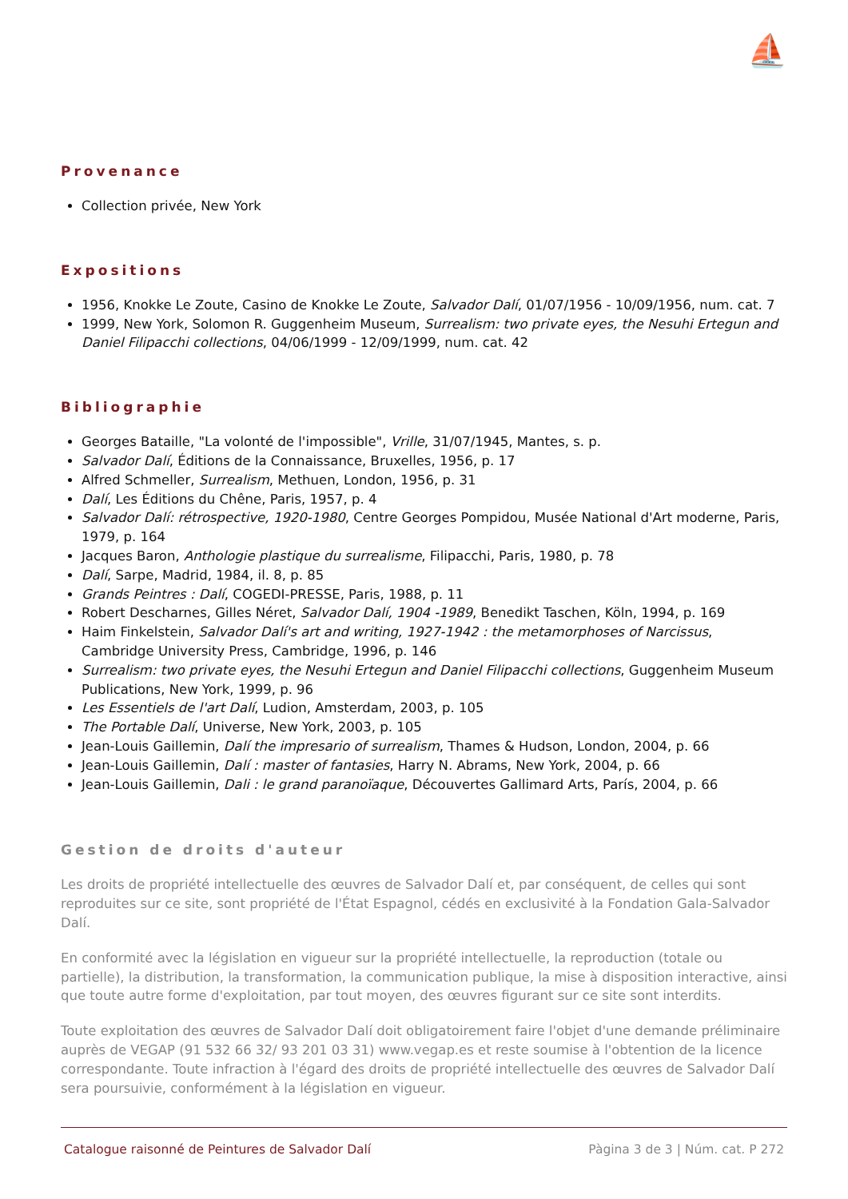⛵
Provenance
Collection privée, New York
Expositions
1956, Knokke Le Zoute, Casino de Knokke Le Zoute, Salvador Dalí, 01/07/1956 - 10/09/1956, num. cat. 7
1999, New York, Solomon R. Guggenheim Museum, Surrealism: two private eyes, the Nesuhi Ertegun and Daniel Filipacchi collections, 04/06/1999 - 12/09/1999, num. cat. 42
Bibliographie
Georges Bataille, "La volonté de l'impossible", Vrille, 31/07/1945, Mantes, s. p.
Salvador Dalí, Éditions de la Connaissance, Bruxelles, 1956, p. 17
Alfred Schmeller, Surrealism, Methuen, London, 1956, p. 31
Dalí, Les Éditions du Chêne, Paris, 1957, p. 4
Salvador Dalí: rétrospective, 1920-1980, Centre Georges Pompidou, Musée National d'Art moderne, Paris, 1979, p. 164
Jacques Baron, Anthologie plastique du surrealisme, Filipacchi, Paris, 1980, p. 78
Dalí, Sarpe, Madrid, 1984, il. 8, p. 85
Grands Peintres : Dalí, COGEDI-PRESSE, Paris, 1988, p. 11
Robert Descharnes, Gilles Néret, Salvador Dalí, 1904 -1989, Benedikt Taschen, Köln, 1994, p. 169
Haim Finkelstein, Salvador Dalí's art and writing, 1927-1942 : the metamorphoses of Narcissus, Cambridge University Press, Cambridge, 1996, p. 146
Surrealism: two private eyes, the Nesuhi Ertegun and Daniel Filipacchi collections, Guggenheim Museum Publications, New York, 1999, p. 96
Les Essentiels de l'art Dalí, Ludion, Amsterdam, 2003, p. 105
The Portable Dalí, Universe, New York, 2003, p. 105
Jean-Louis Gaillemin, Dalí the impresario of surrealism, Thames & Hudson, London, 2004, p. 66
Jean-Louis Gaillemin, Dalí : master of fantasies, Harry N. Abrams, New York, 2004, p. 66
Jean-Louis Gaillemin, Dali : le grand paranoïaque, Découvertes Gallimard Arts, París, 2004, p. 66
Gestion de droits d'auteur
Les droits de propriété intellectuelle des œuvres de Salvador Dalí et, par conséquent, de celles qui sont reproduites sur ce site, sont propriété de l'État Espagnol, cédés en exclusivité à la Fondation Gala-Salvador Dalí.
En conformité avec la législation en vigueur sur la propriété intellectuelle, la reproduction (totale ou partielle), la distribution, la transformation, la communication publique, la mise à disposition interactive, ainsi que toute autre forme d'exploitation, par tout moyen, des œuvres figurant sur ce site sont interdits.
Toute exploitation des œuvres de Salvador Dalí doit obligatoirement faire l'objet d'une demande préliminaire auprès de VEGAP (91 532 66 32/ 93 201 03 31) www.vegap.es et reste soumise à l'obtention de la licence correspondante. Toute infraction à l'égard des droits de propriété intellectuelle des œuvres de Salvador Dalí sera poursuivie, conformément à la législation en vigueur.
Catalogue raisonné de Peintures de Salvador Dalí Pàgina 3 de 3 | Núm. cat. P 272